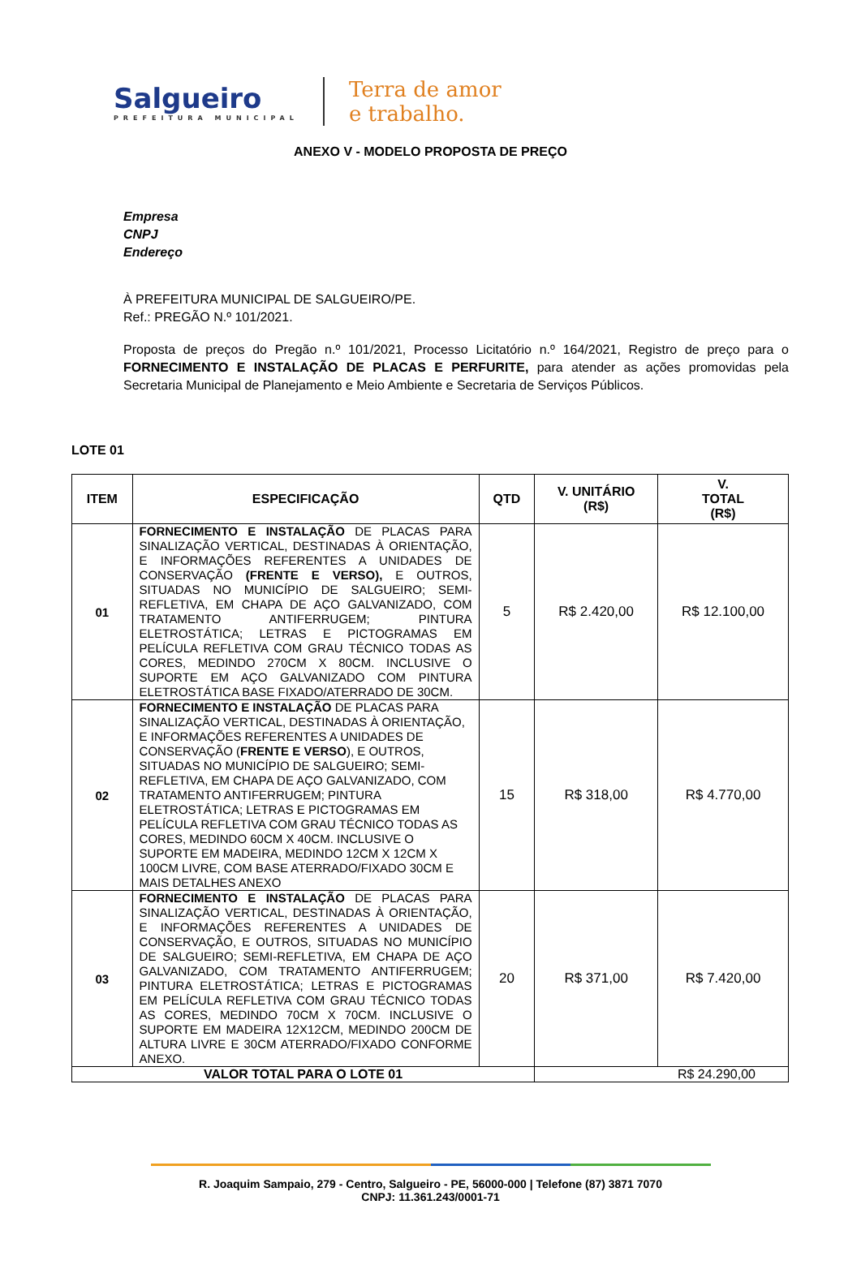Salgueiro
PREFEITURA MUNICIPAL
Terra de amor
e trabalho.
ANEXO V - MODELO PROPOSTA DE PREÇO
Empresa
CNPJ
Endereço
À PREFEITURA MUNICIPAL DE SALGUEIRO/PE.
Ref.: PREGÃO N.º 101/2021.
Proposta de preços do Pregão n.º 101/2021, Processo Licitatório n.º 164/2021, Registro de preço para o FORNECIMENTO E INSTALAÇÃO DE PLACAS E PERFURITE, para atender as ações promovidas pela Secretaria Municipal de Planejamento e Meio Ambiente e Secretaria de Serviços Públicos.
LOTE 01
| ITEM | ESPECIFICAÇÃO | QTD | V. UNITÁRIO (R$) | V. TOTAL (R$) |
| --- | --- | --- | --- | --- |
| 01 | FORNECIMENTO E INSTALAÇÃO DE PLACAS PARA SINALIZAÇÃO VERTICAL, DESTINADAS À ORIENTAÇÃO, E INFORMAÇÕES REFERENTES A UNIDADES DE CONSERVAÇÃO (FRENTE E VERSO), E OUTROS, SITUADAS NO MUNICÍPIO DE SALGUEIRO; SEMI-REFLETIVA, EM CHAPA DE AÇO GALVANIZADO, COM TRATAMENTO ANTIFERRUGEM; PINTURA ELETROSTÁTICA; LETRAS E PICTOGRAMAS EM PELÍCULA REFLETIVA COM GRAU TÉCNICO TODAS AS CORES, MEDINDO 270CM X 80CM. INCLUSIVE O SUPORTE EM AÇO GALVANIZADO COM PINTURA ELETROSTÁTICA BASE FIXADO/ATERRADO DE 30CM. | 5 | R$ 2.420,00 | R$ 12.100,00 |
| 02 | FORNECIMENTO E INSTALAÇÃO DE PLACAS PARA SINALIZAÇÃO VERTICAL, DESTINADAS À ORIENTAÇÃO, E INFORMAÇÕES REFERENTES A UNIDADES DE CONSERVAÇÃO ( FRENTE E VERSO ), E OUTROS, SITUADAS NO MUNICÍPIO DE SALGUEIRO; SEMI-REFLETIVA, EM CHAPA DE AÇO GALVANIZADO, COM TRATAMENTO ANTIFERRUGEM; PINTURA ELETROSTÁTICA; LETRAS E PICTOGRAMAS EM PELÍCULA REFLETIVA COM GRAU TÉCNICO TODAS AS CORES, MEDINDO 60CM X 40CM. INCLUSIVE O SUPORTE EM MADEIRA, MEDINDO 12CM X 12CM X 100CM LIVRE, COM BASE ATERRADO/FIXADO 30CM E MAIS DETALHES ANEXO | 15 | R$ 318,00 | R$ 4.770,00 |
| 03 | FORNECIMENTO E INSTALAÇÃO DE PLACAS PARA SINALIZAÇÃO VERTICAL, DESTINADAS À ORIENTAÇÃO, E INFORMAÇÕES REFERENTES A UNIDADES DE CONSERVAÇÃO, E OUTROS, SITUADAS NO MUNICÍPIO DE SALGUEIRO; SEMI-REFLETIVA, EM CHAPA DE AÇO GALVANIZADO, COM TRATAMENTO ANTIFERRUGEM; PINTURA ELETROSTÁTICA; LETRAS E PICTOGRAMAS EM PELÍCULA REFLETIVA COM GRAU TÉCNICO TODAS AS CORES, MEDINDO 70CM X 70CM. INCLUSIVE O SUPORTE EM MADEIRA 12X12CM, MEDINDO 200CM DE ALTURA LIVRE E 30CM ATERRADO/FIXADO CONFORME ANEXO. | 20 | R$ 371,00 | R$ 7.420,00 |
| VALOR TOTAL PARA O LOTE 01 | | | R$ 24.290,00 | |
R. Joaquim Sampaio, 279 - Centro, Salgueiro - PE, 56000-000 | Telefone (87) 3871 7070
CNPJ: 11.361.243/0001-71